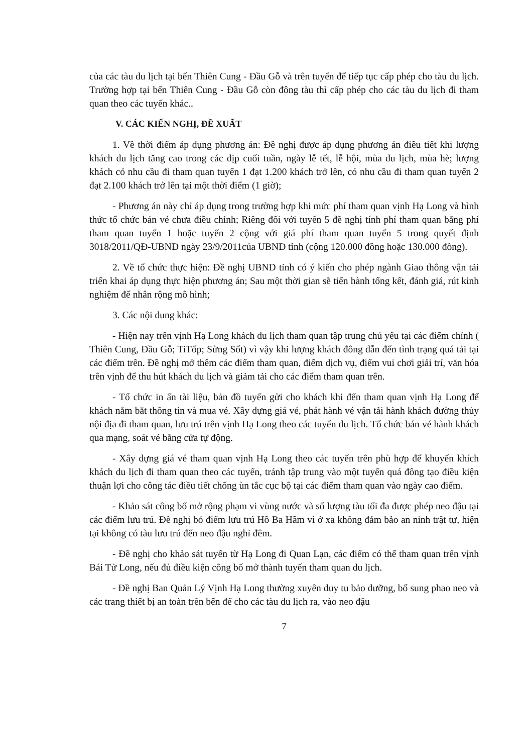của các tàu du lịch tại bến Thiên Cung - Đầu Gỗ và trên tuyến để tiếp tục cấp phép cho tàu du lịch. Trường hợp tại bến Thiên Cung - Đầu Gỗ còn đông tàu thì cấp phép cho các tàu du lịch đi tham quan theo các tuyến khác..
V. CÁC KIẾN NGHỊ, ĐỀ XUẤT
1. Về thời điểm áp dụng phương án: Đề nghị được áp dụng phương án điều tiết khi lượng khách du lịch tăng cao trong các dịp cuối tuần, ngày lễ tết, lễ hội, mùa du lịch, mùa hè; lượng khách có nhu cầu đi tham quan tuyến 1 đạt 1.200 khách trở lên, có nhu cầu đi tham quan tuyến 2 đạt 2.100 khách trở lên tại một thời điểm (1 giờ);
- Phương án này chỉ áp dụng trong trường hợp khi mức phí tham quan vịnh Hạ Long và hình thức tổ chức bán vé chưa điều chỉnh; Riêng đối với tuyến 5 đề nghị tính phí tham quan bằng phí tham quan tuyến 1 hoặc tuyến 2 cộng với giá phí tham quan tuyến 5 trong quyết định 3018/2011/QĐ-UBND ngày 23/9/2011của UBND tỉnh (cộng 120.000 đồng hoặc 130.000 đồng).
2. Về tổ chức thực hiện: Đề nghị UBND tỉnh có ý kiến cho phép ngành Giao thông vận tải triển khai áp dụng thực hiện phương án; Sau một thời gian sẽ tiến hành tổng kết, đánh giá, rút kinh nghiệm để nhân rộng mô hình;
3. Các nội dung khác:
- Hiện nay trên vịnh Hạ Long khách du lịch tham quan tập trung chủ yếu tại các điểm chính ( Thiên Cung, Đầu Gỗ; TiTốp; Sửng Sốt) vì vậy khi lượng khách đông dẫn đến tình trạng quá tải tại các điểm trên. Đề nghị mở thêm các điểm tham quan, điểm dịch vụ, điểm vui chơi giải trí, văn hóa trên vịnh để thu hút khách du lịch và giảm tải cho các điểm tham quan trên.
- Tổ chức in ấn tài liệu, bản đồ tuyến gửi cho khách khi đến tham quan vịnh Hạ Long để khách nắm bắt thông tin và mua vé. Xây dựng giá vé, phát hành vé vận tải hành khách đường thủy nội địa đi tham quan, lưu trú trên vịnh Hạ Long theo các tuyến du lịch. Tổ chức bán vé hành khách qua mạng, soát vé bằng cửa tự động.
- Xây dựng giá vé tham quan vịnh Hạ Long theo các tuyến trên phù hợp để khuyến khích khách du lịch đi tham quan theo các tuyến, tránh tập trung vào một tuyến quá đông tạo điều kiện thuận lợi cho công tác điều tiết chống ùn tắc cục bộ tại các điểm tham quan vào ngày cao điểm.
- Khảo sát công bố mở rộng phạm vi vùng nước và số lượng tàu tối đa được phép neo đậu tại các điểm lưu trú. Đề nghị bỏ điểm lưu trú Hồ Ba Hầm vì ở xa không đảm bảo an ninh trật tự, hiện tại không có tàu lưu trú đến neo đậu nghỉ đêm.
- Đề nghị cho khảo sát tuyến từ Hạ Long đi Quan Lạn, các điểm có thể tham quan trên vịnh Bái Tử Long, nếu đủ điều kiện công bố mở thành tuyến tham quan du lịch.
- Đề nghị Ban Quản Lý Vịnh Hạ Long thường xuyên duy tu bảo dưỡng, bổ sung phao neo và các trang thiết bị an toàn trên bến để cho các tàu du lịch ra, vào neo đậu
7